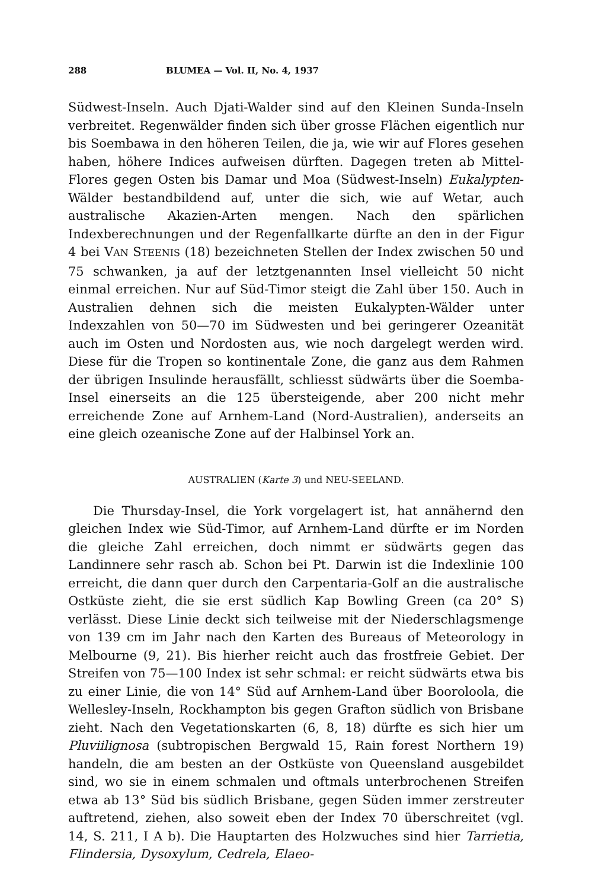288 BLUMEA — Vol. II, No. 4, 1937
Südwest-Inseln. Auch Djati-Walder sind auf den Kleinen Sunda-Inseln verbreitet. Regenwälder finden sich über grosse Flächen eigentlich nur bis Soembawa in den höheren Teilen, die ja, wie wir auf Flores gesehen haben, höhere Indices aufweisen dürften. Dagegen treten ab Mittel-Flores gegen Osten bis Damar und Moa (Südwest-Inseln) Eukalypten-Wälder bestandbildend auf, unter die sich, wie auf Wetar, auch australische Akazien-Arten mengen. Nach den spärlichen Indexberechnungen und der Regenfallkarte dürfte an den in der Figur 4 bei VAN STEENIS (18) bezeichneten Stellen der Index zwischen 50 und 75 schwanken, ja auf der letztgenannten Insel vielleicht 50 nicht einmal erreichen. Nur auf Süd-Timor steigt die Zahl über 150. Auch in Australien dehnen sich die meisten Eukalypten-Wälder unter Indexzahlen von 50—70 im Südwesten und bei geringerer Ozeanität auch im Osten und Nordosten aus, wie noch dargelegt werden wird. Diese für die Tropen so kontinentale Zone, die ganz aus dem Rahmen der übrigen Insulinde herausfällt, schliesst südwärts über die Soemba-Insel einerseits an die 125 übersteigende, aber 200 nicht mehr erreichende Zone auf Arnhem-Land (Nord-Australien), anderseits an eine gleich ozeanische Zone auf der Halbinsel York an.
AUSTRALIEN (Karte 3) und NEU-SEELAND.
Die Thursday-Insel, die York vorgelagert ist, hat annähernd den gleichen Index wie Süd-Timor, auf Arnhem-Land dürfte er im Norden die gleiche Zahl erreichen, doch nimmt er südwärts gegen das Landinnere sehr rasch ab. Schon bei Pt. Darwin ist die Indexlinie 100 erreicht, die dann quer durch den Carpentaria-Golf an die australische Ostküste zieht, die sie erst südlich Kap Bowling Green (ca 20° S) verlässt. Diese Linie deckt sich teilweise mit der Niederschlagsmenge von 139 cm im Jahr nach den Karten des Bureaus of Meteorology in Melbourne (9, 21). Bis hierher reicht auch das frostfreie Gebiet. Der Streifen von 75—100 Index ist sehr schmal: er reicht südwärts etwa bis zu einer Linie, die von 14° Süd auf Arnhem-Land über Booroloola, die Wellesley-Inseln, Rockhampton bis gegen Grafton südlich von Brisbane zieht. Nach den Vegetationskarten (6, 8, 18) dürfte es sich hier um Pluviilignosa (subtropischen Bergwald 15, Rain forest Northern 19) handeln, die am besten an der Ostküste von Queensland ausgebildet sind, wo sie in einem schmalen und oftmals unterbrochenen Streifen etwa ab 13° Süd bis südlich Brisbane, gegen Süden immer zerstreuter auftretend, ziehen, also soweit eben der Index 70 überschreitet (vgl. 14, S. 211, I A b). Die Hauptarten des Holzwuches sind hier Tarrietia, Flindersia, Dysoxylum, Cedrela, Elaeo-